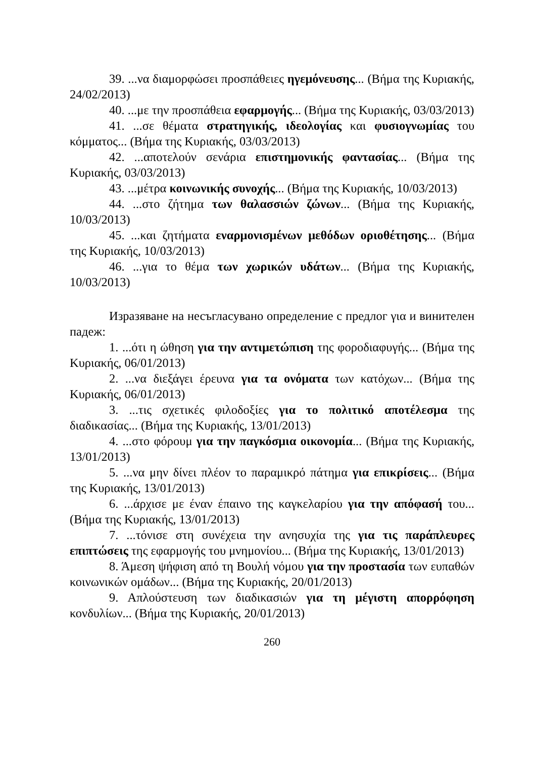39. ...να διαμορφώσει προσπάθειες ηγεμόνευσης... (Βήμα της Κυριακής, 24/02/2013)
40. ...με την προσπάθεια εφαρμογής... (Βήμα της Κυριακής, 03/03/2013)
41. ...σε θέματα στρατηγικής, ιδεολογίας και φυσιογνωμίας του κόμματος... (Βήμα της Κυριακής, 03/03/2013)
42. ...αποτελούν σενάρια επιστημονικής φαντασίας... (Βήμα της Κυριακής, 03/03/2013)
43. ...μέτρα κοινωνικής συνοχής... (Βήμα της Κυριακής, 10/03/2013)
44. ...στο ζήτημα των θαλασσιών ζώνων... (Βήμα της Κυριακής, 10/03/2013)
45. ...και ζητήματα εναρμονισμένων μεθόδων οριοθέτησης... (Βήμα της Κυριακής, 10/03/2013)
46. ...για το θέμα των χωρικών υδάτων... (Βήμα της Κυριακής, 10/03/2013)
Изразяване на несъгласувано определение с предлог για и винителен падеж:
1. ...ότι η ώθηση για την αντιμετώπιση της φοροδιαφυγής... (Βήμα της Κυριακής, 06/01/2013)
2. ...να διεξάγει έρευνα για τα ονόματα των κατόχων... (Βήμα της Κυριακής, 06/01/2013)
3. ...τις σχετικές φιλοδοξίες για το πολιτικό αποτέλεσμα της διαδικασίας... (Βήμα της Κυριακής, 13/01/2013)
4. ...στο φόρουμ για την παγκόσμια οικονομία... (Βήμα της Κυριακής, 13/01/2013)
5. ...να μην δίνει πλέον το παραμικρό πάτημα για επικρίσεις... (Βήμα της Κυριακής, 13/01/2013)
6. ...άρχισε με έναν έπαινο της καγκελαρίου για την απόφασή του... (Βήμα της Κυριακής, 13/01/2013)
7. ...τόνισε στη συνέχεια την ανησυχία της για τις παράπλευρες επιπτώσεις της εφαρμογής του μνημονίου... (Βήμα της Κυριακής, 13/01/2013)
8. Άμεση ψήφιση από τη Βουλή νόμου για την προστασία των ευπαθών κοινωνικών ομάδων... (Βήμα της Κυριακής, 20/01/2013)
9. Απλούστευση των διαδικασιών για τη μέγιστη απορρόφηση κονδυλίων... (Βήμα της Κυριακής, 20/01/2013)
260